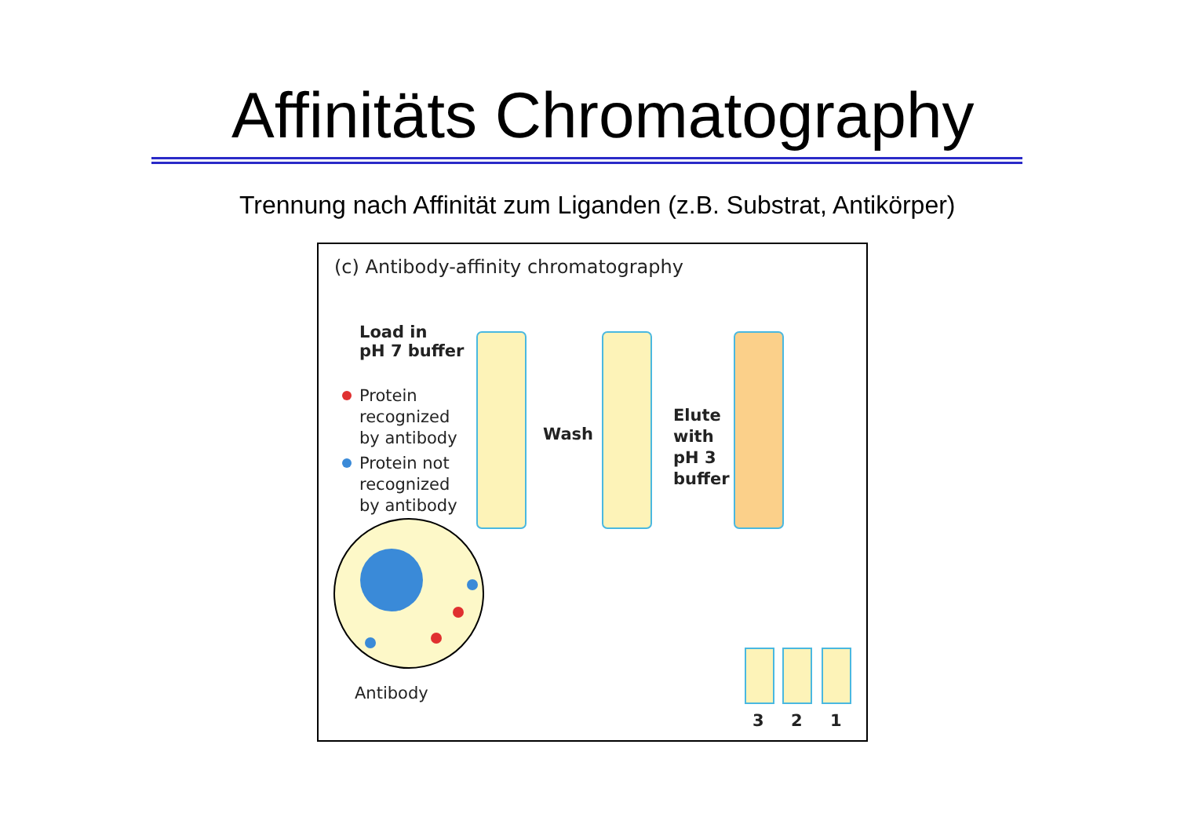Affinitäts Chromatography
Trennung nach Affinität zum Liganden (z.B. Substrat, Antikörper)
(c) Antibody-affinity chromatography
Load in
pH 7 buffer
Protein
recognized
by antibody
Protein not
recognized
by antibody
Wash
Elute
with
pH 3
buffer
Antibody
3 2 1